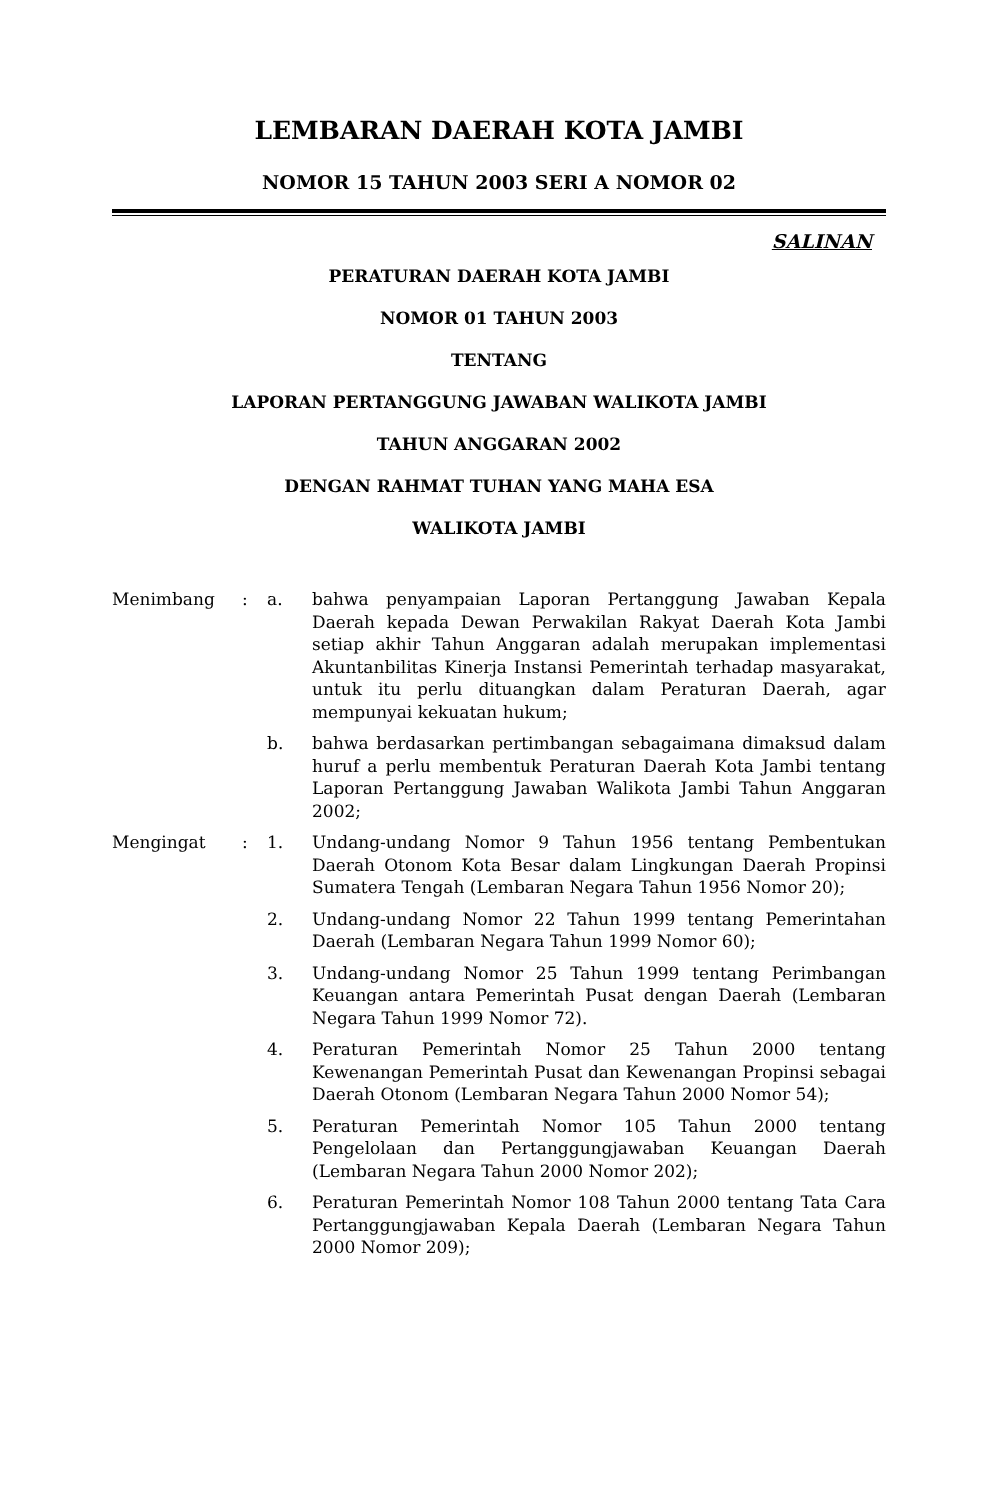LEMBARAN DAERAH KOTA JAMBI
NOMOR 15 TAHUN 2003 SERI A NOMOR 02
SALINAN
PERATURAN DAERAH KOTA JAMBI
NOMOR 01 TAHUN 2003
TENTANG
LAPORAN PERTANGGUNG JAWABAN WALIKOTA JAMBI
TAHUN ANGGARAN 2002
DENGAN RAHMAT TUHAN YANG MAHA ESA
WALIKOTA JAMBI
| Menimbang | : | a. | bahwa penyampaian Laporan Pertanggung Jawaban Kepala Daerah kepada Dewan Perwakilan Rakyat Daerah Kota Jambi setiap akhir Tahun Anggaran adalah merupakan implementasi Akuntanbilitas Kinerja Instansi Pemerintah terhadap masyarakat, untuk itu perlu dituangkan dalam Peraturan Daerah, agar mempunyai kekuatan hukum; |
| | | b. | bahwa berdasarkan pertimbangan sebagaimana dimaksud dalam huruf a perlu membentuk Peraturan Daerah Kota Jambi tentang Laporan Pertanggung Jawaban Walikota Jambi Tahun Anggaran 2002; |
| Mengingat | : | 1. | Undang-undang Nomor 9 Tahun 1956 tentang Pembentukan Daerah Otonom Kota Besar dalam Lingkungan Daerah Propinsi Sumatera Tengah (Lembaran Negara Tahun 1956 Nomor 20); |
| | | 2. | Undang-undang Nomor 22 Tahun 1999 tentang Pemerintahan Daerah (Lembaran Negara Tahun 1999 Nomor 60); |
| | | 3. | Undang-undang Nomor 25 Tahun 1999 tentang Perimbangan Keuangan antara Pemerintah Pusat dengan Daerah (Lembaran Negara Tahun 1999 Nomor 72). |
| | | 4. | Peraturan Pemerintah Nomor 25 Tahun 2000 tentang Kewenangan Pemerintah Pusat dan Kewenangan Propinsi sebagai Daerah Otonom (Lembaran Negara Tahun 2000 Nomor 54); |
| | | 5. | Peraturan Pemerintah Nomor 105 Tahun 2000 tentang Pengelolaan dan Pertanggungjawaban Keuangan Daerah (Lembaran Negara Tahun 2000 Nomor 202); |
| | | 6. | Peraturan Pemerintah Nomor 108 Tahun 2000 tentang Tata Cara Pertanggungjawaban Kepala Daerah (Lembaran Negara Tahun 2000 Nomor 209); |